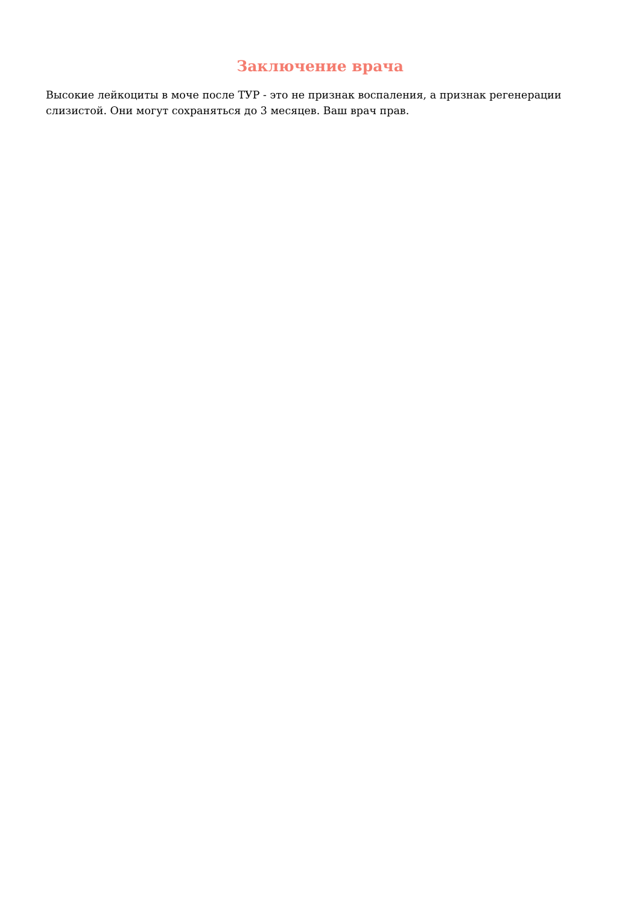Заключение врача
Высокие лейкоциты в моче после ТУР - это не признак воспаления, а признак регенерации слизистой. Они могут сохраняться до 3 месяцев. Ваш врач прав.